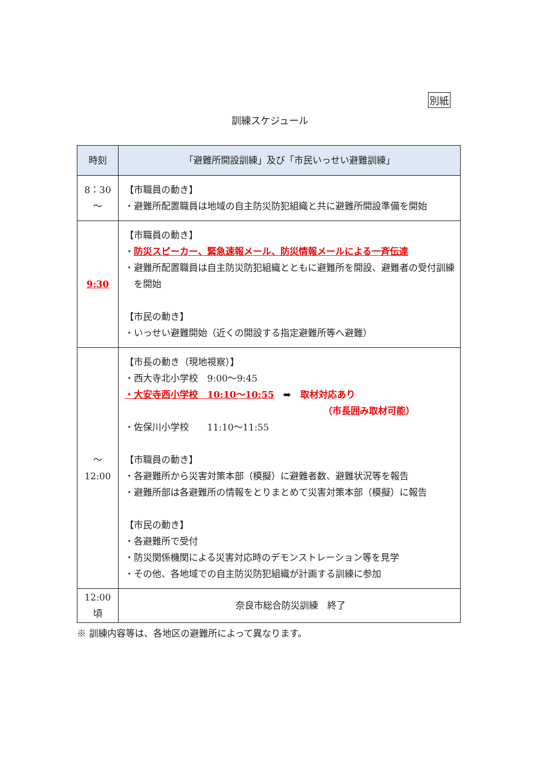別紙
訓練スケジュール
| 時刻 | 「避難所開設訓練」及び「市民いっせい避難訓練」 |
| --- | --- |
| 8：30 ～ | 【市職員の動き】 ・避難所配置職員は地域の自主防災防犯組織と共に避難所開設準備を開始 |
| 9:30 | 【市職員の動き】 ・ 防災スピーカー、緊急速報メール、防災情報メールによる一斉伝達 ・避難所配置職員は自主防災防犯組織とともに避難所を開設、避難者の受付訓練を開始 【市民の動き】 ・いっせい避難開始（近くの開設する指定避難所等へ避難） |
| ～ 12:00 | 【市長の動き（現地視察）】 ・西大寺北小学校 9:00～9:45 ・大安寺西小学校 10:10～10:55 ➡ 取材対応あり （市長囲み取材可能） ・佐保川小学校 11:10～11:55 【市職員の動き】 ・各避難所から災害対策本部（模擬）に避難者数、避難状況等を報告 ・避難所部は各避難所の情報をとりまとめて災害対策本部（模擬）に報告 【市民の動き】 ・各避難所で受付 ・防災関係機関による災害対応時のデモンストレーション等を見学 ・その他、各地域での自主防災防犯組織が計画する訓練に参加 |
| 12:00 頃 | 奈良市総合防災訓練 終了 |
※ 訓練内容等は、各地区の避難所によって異なります。